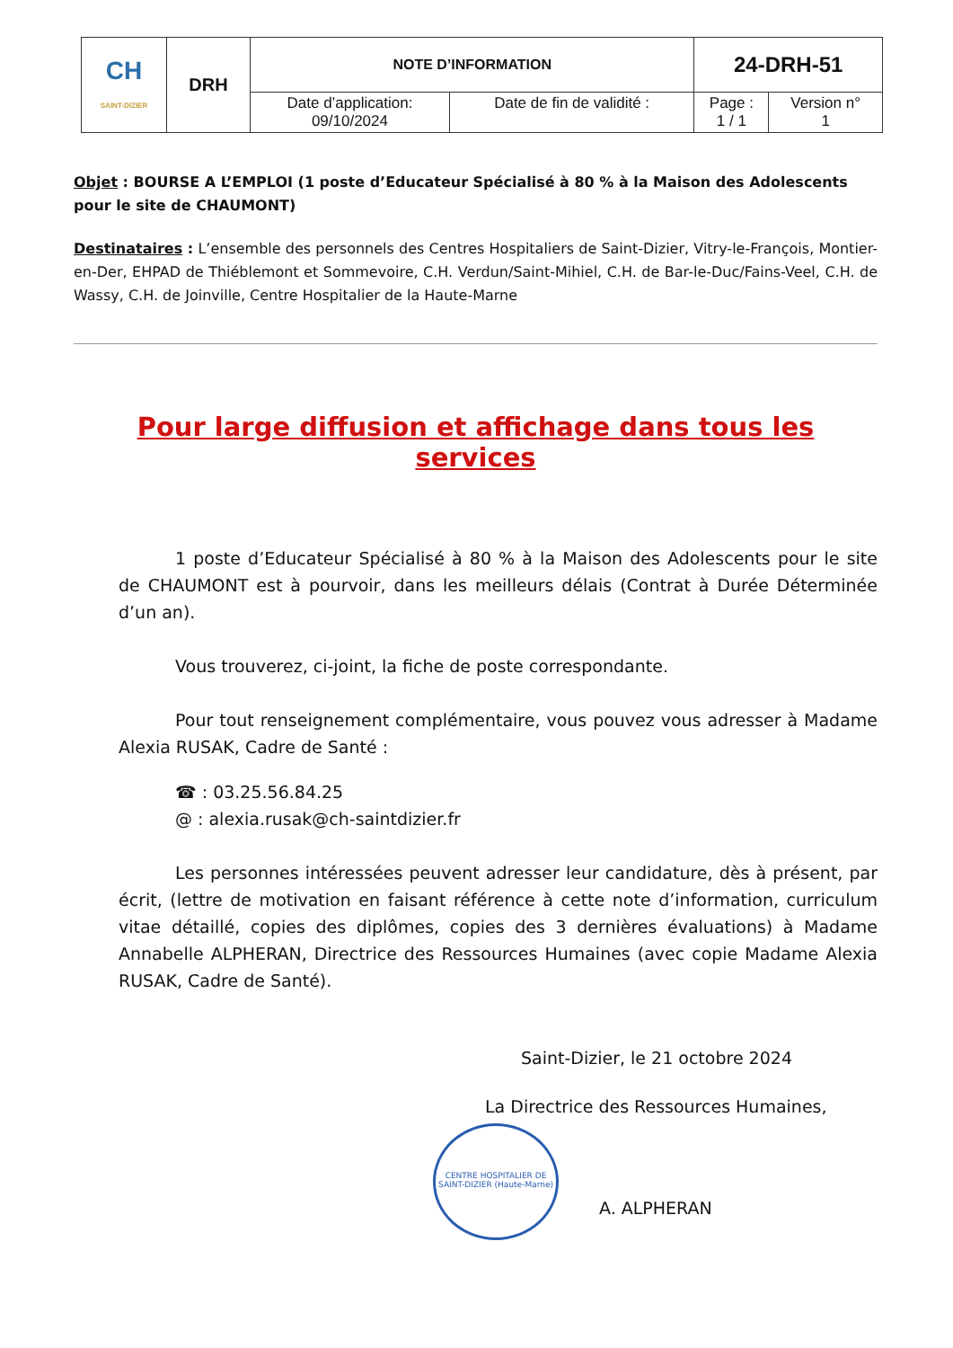| CH SAINT-DIZIER | DRH | NOTE D’INFORMATION | | 24-DRH-51 | |
| | | Date d’application: 09/10/2024 | Date de fin de validité : | Page : 1 / 1 | Version n° 1 |
Objet : BOURSE A L’EMPLOI (1 poste d’Educateur Spécialisé à 80 % à la Maison des Adolescents pour le site de CHAUMONT)
Destinataires : L’ensemble des personnels des Centres Hospitaliers de Saint-Dizier, Vitry-le-François, Montier-en-Der, EHPAD de Thiéblemont et Sommevoire, C.H. Verdun/Saint-Mihiel, C.H. de Bar-le-Duc/Fains-Veel, C.H. de Wassy, C.H. de Joinville, Centre Hospitalier de la Haute-Marne
Pour large diffusion et affichage dans tous les services
1 poste d’Educateur Spécialisé à 80 % à la Maison des Adolescents pour le site de CHAUMONT est à pourvoir, dans les meilleurs délais (Contrat à Durée Déterminée d’un an).
Vous trouverez, ci-joint, la fiche de poste correspondante.
Pour tout renseignement complémentaire, vous pouvez vous adresser à Madame Alexia RUSAK, Cadre de Santé :
☎ : 03.25.56.84.25
@ : alexia.rusak@ch-saintdizier.fr
Les personnes intéressées peuvent adresser leur candidature, dès à présent, par écrit, (lettre de motivation en faisant référence à cette note d’information, curriculum vitae détaillé, copies des diplômes, copies des 3 dernières évaluations) à Madame Annabelle ALPHERAN, Directrice des Ressources Humaines (avec copie Madame Alexia RUSAK, Cadre de Santé).
Saint-Dizier, le 21 octobre 2024
La Directrice des Ressources Humaines,
CENTRE HOSPITALIER DE SAINT-DIZIER (Haute-Marne)
A. ALPHERAN